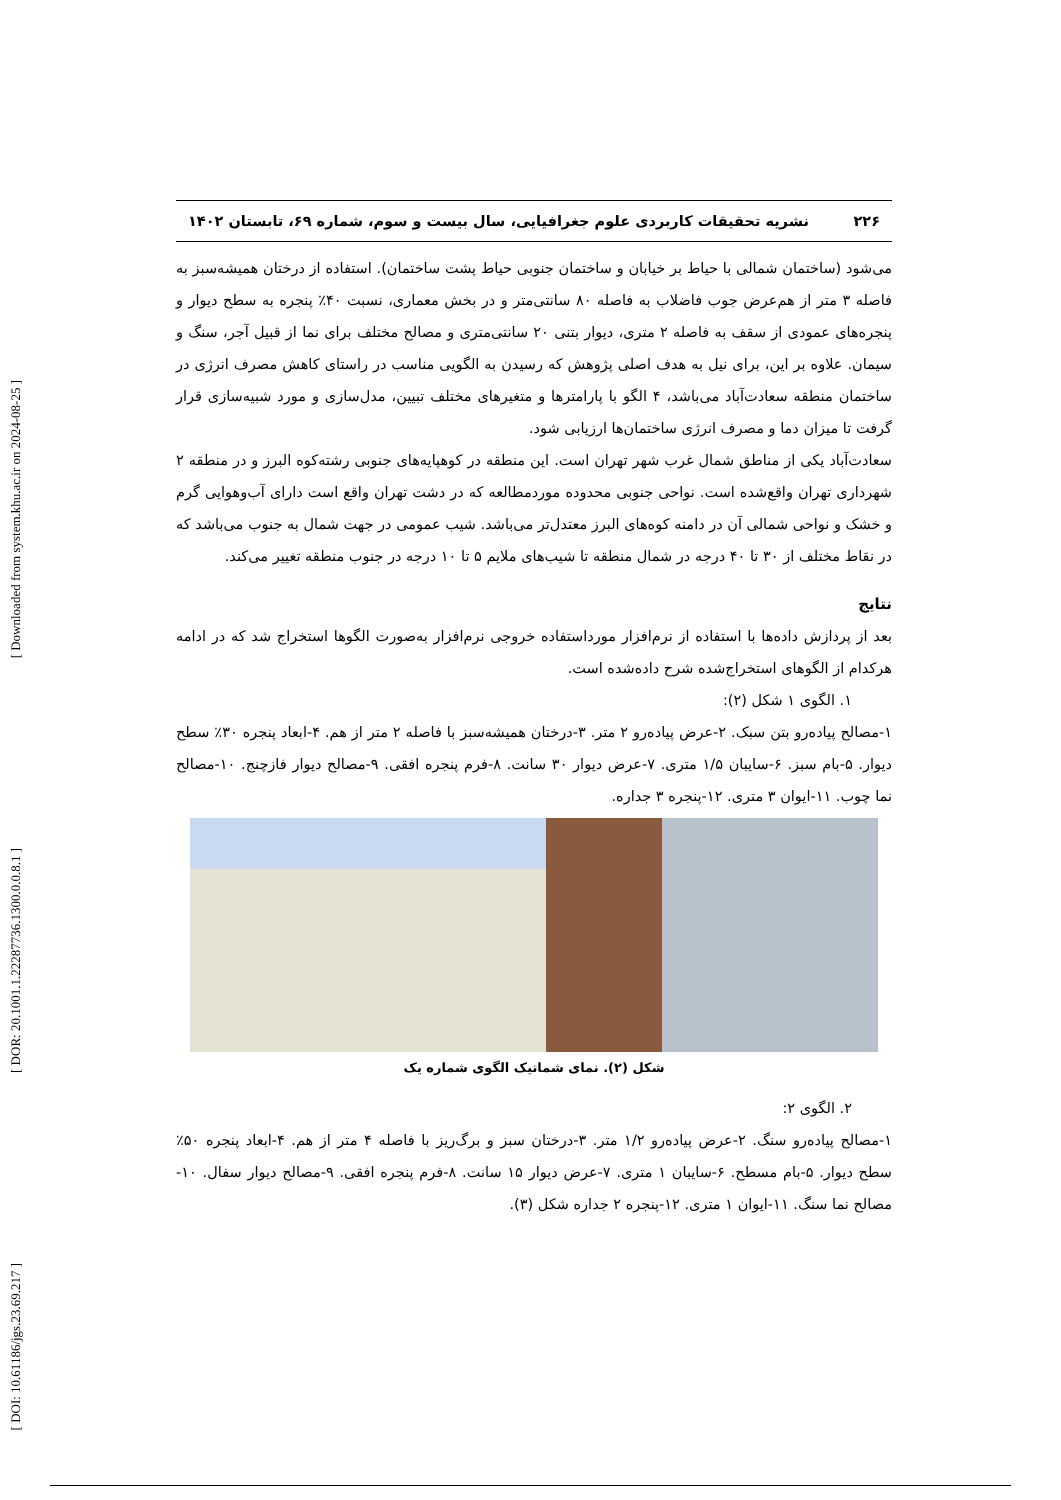[ Downloaded from system.khu.ac.ir on 2024-08-25 ]
[ DOR: 20.1001.1.22287736.1300.0.0.8.1 ]
[ DOI: 10.61186/jgs.23.69.217 ]
۲۲۶ نشریه تحقیقات کاربردی علوم جغرافیایی، سال بیست و سوم، شماره ۶۹، تابستان ۱۴۰۲
می‌شود (ساختمان شمالی با حیاط بر خیابان و ساختمان جنوبی حیاط پشت ساختمان). استفاده از درختان همیشه‌سبز به فاصله ۳ متر از هم‌عرض جوب فاضلاب به فاصله ۸۰ سانتی‌متر و در بخش معماری، نسبت ۴۰٪ پنجره به سطح دیوار و پنجره‌های عمودی از سقف به فاصله ۲ متری، دیوار بتنی ۲۰ سانتی‌متری و مصالح مختلف برای نما از قبیل آجر، سنگ و سیمان. علاوه بر این، برای نیل به هدف اصلی پژوهش که رسیدن به الگویی مناسب در راستای کاهش مصرف انرژی در ساختمان منطقه سعادت‌آباد می‌باشد، ۴ الگو با پارامترها و متغیرهای مختلف تبیین، مدل‌سازی و مورد شبیه‌سازی قرار گرفت تا میزان دما و مصرف انرژی ساختمان‌ها ارزیابی شود.
سعادت‌آباد یکی از مناطق شمال غرب شهر تهران است. این منطقه در کوهپایه‌های جنوبی رشته‌کوه البرز و در منطقه ۲ شهرداری تهران واقع‌شده است. نواحی جنوبی محدوده موردمطالعه که در دشت تهران واقع است دارای آب‌وهوایی گرم و خشک و نواحی شمالی آن در دامنه کوه‌های البرز معتدل‌تر می‌باشد. شیب عمومی در جهت شمال به جنوب می‌باشد که در نقاط مختلف از ۳۰ تا ۴۰ درجه در شمال منطقه تا شیب‌های ملایم ۵ تا ۱۰ درجه در جنوب منطقه تغییر می‌کند.
نتایج
بعد از پردازش داده‌ها با استفاده از نرم‌افزار مورداستفاده خروجی نرم‌افزار به‌صورت الگوها استخراج شد که در ادامه هرکدام از الگوهای استخراج‌شده شرح داده‌شده است.
۱. الگوی ۱ شکل (۲):
۱-مصالح پیاده‌رو بتن سبک. ۲-عرض پیاده‌رو ۲ متر. ۳-درختان همیشه‌سبز با فاصله ۲ متر از هم. ۴-ابعاد پنجره ۳۰٪ سطح دیوار. ۵-بام سبز. ۶-سایبان ۱/۵ متری. ۷-عرض دیوار ۳۰ سانت. ۸-فرم پنجره افقی. ۹-مصالح دیوار فازچنج. ۱۰-مصالح نما چوب. ۱۱-ایوان ۳ متری. ۱۲-پنجره ۳ جداره.
شکل (۲). نمای شماتیک الگوی شماره یک
۲. الگوی ۲:
۱-مصالح پیاده‌رو سنگ. ۲-عرض پیاده‌رو ۱/۲ متر. ۳-درختان سبز و برگ‌ریز با فاصله ۴ متر از هم. ۴-ابعاد پنجره ۵۰٪ سطح دیوار. ۵-بام مسطح. ۶-سایبان ۱ متری. ۷-عرض دیوار ۱۵ سانت. ۸-فرم پنجره افقی. ۹-مصالح دیوار سفال. ۱۰-مصالح نما سنگ. ۱۱-ایوان ۱ متری. ۱۲-پنجره ۲ جداره شکل (۳).